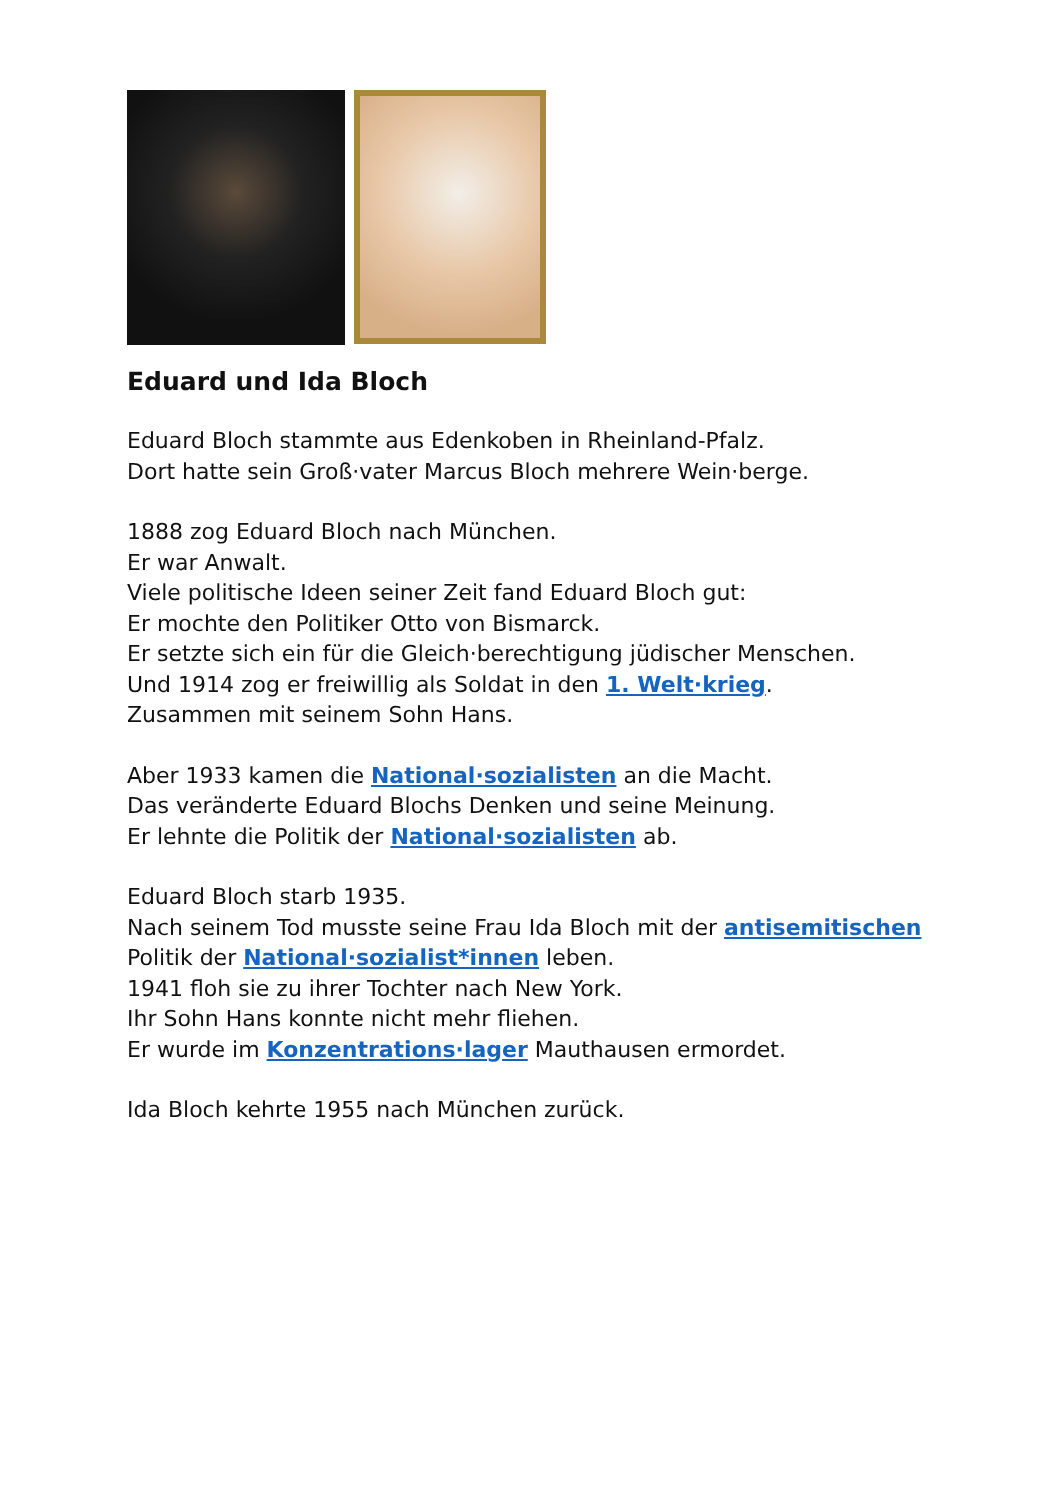Eduard und Ida Bloch
Eduard Bloch stammte aus Edenkoben in Rheinland-Pfalz.
Dort hatte sein Groß·vater Marcus Bloch mehrere Wein·berge.
1888 zog Eduard Bloch nach München.
Er war Anwalt.
Viele politische Ideen seiner Zeit fand Eduard Bloch gut:
Er mochte den Politiker Otto von Bismarck.
Er setzte sich ein für die Gleich·berechtigung jüdischer Menschen.
Und 1914 zog er freiwillig als Soldat in den 1. Welt·krieg.
Zusammen mit seinem Sohn Hans.
Aber 1933 kamen die National·sozialisten an die Macht.
Das veränderte Eduard Blochs Denken und seine Meinung.
Er lehnte die Politik der National·sozialisten ab.
Eduard Bloch starb 1935.
Nach seinem Tod musste seine Frau Ida Bloch mit der antisemitischen
Politik der National·sozialist*innen leben.
1941 floh sie zu ihrer Tochter nach New York.
Ihr Sohn Hans konnte nicht mehr fliehen.
Er wurde im Konzentrations·lager Mauthausen ermordet.
Ida Bloch kehrte 1955 nach München zurück.